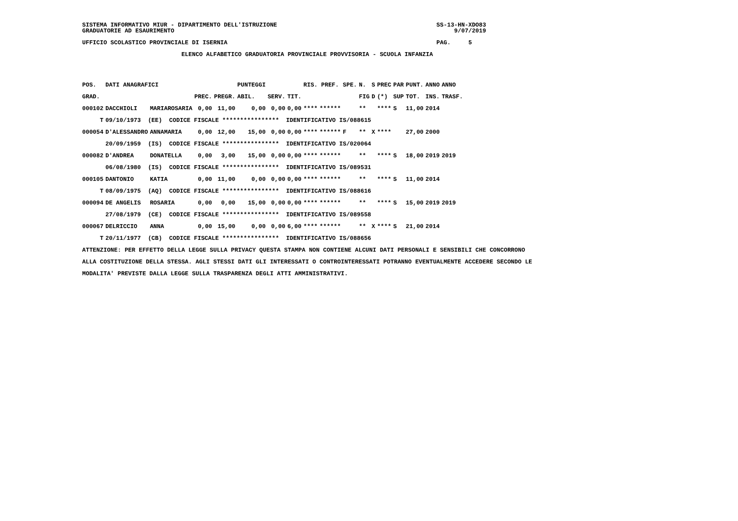SISTEMA INFORMATIVO MIUR - DIPARTIMENTO DELL'ISTRUZIONE                                             SS-13-HN-XDO83
GRADUATORIE AD ESAURIMENTO                                                                               9/07/2019

UFFICIO SCOLASTICO PROVINCIALE DI ISERNIA                                                           PAG.     5

                            ELENCO ALFABETICO GRADUATORIA PROVINCIALE PROVVISORIA - SCUOLA INFANZIA
| POS. | DATI ANAGRAFICI | | | | PUNTEGGI | | | RIS. PREF. | | SPE. | N. | S | PREC | PAR | PUNT. | ANNO | ANNO |
| --- | --- | --- | --- | --- | --- | --- | --- | --- | --- | --- | --- | --- | --- | --- | --- | --- | --- |
| GRAD. | | | PREC. | PREGR. | ABIL. | SERV. | TIT. | | | | FIG | D | (*) | SUP | TOT. | INS. | TRASF. |
| 000102 | DACCHIOLI | MARIAROSARIA | 0,00 | 11,00 | 0,00 | 0,00 | 0,00 | **** | ****** | | ** | | **** | S | 11,00 | 2014 | |
| T | 09/10/1973 (EE) CODICE FISCALE **************** IDENTIFICATIVO IS/088615 | | | | | | | | | | | | | | | | |
| 000054 | D'ALESSANDRO | ANNAMARIA | 0,00 | 12,00 | 15,00 | 0,00 | 0,00 | **** | ****** | F | ** | X | **** | | 27,00 | 2000 | |
| | 20/09/1959 (IS) CODICE FISCALE **************** IDENTIFICATIVO IS/020064 | | | | | | | | | | | | | | | | |
| 000082 | D'ANDREA | DONATELLA | 0,00 | 3,00 | 15,00 | 0,00 | 0,00 | **** | ****** | | ** | | **** | S | 18,00 | 2019 | 2019 |
| | 06/08/1980 (IS) CODICE FISCALE **************** IDENTIFICATIVO IS/089531 | | | | | | | | | | | | | | | | |
| 000105 | DANTONIO | KATIA | 0,00 | 11,00 | 0,00 | 0,00 | 0,00 | **** | ****** | | ** | | **** | S | 11,00 | 2014 | |
| T | 08/09/1975 (AQ) CODICE FISCALE **************** IDENTIFICATIVO IS/088616 | | | | | | | | | | | | | | | | |
| 000094 | DE ANGELIS | ROSARIA | 0,00 | 0,00 | 15,00 | 0,00 | 0,00 | **** | ****** | | ** | | **** | S | 15,00 | 2019 | 2019 |
| | 27/08/1979 (CE) CODICE FISCALE **************** IDENTIFICATIVO IS/089558 | | | | | | | | | | | | | | | | |
| 000067 | DELRICCIO | ANNA | 0,00 | 15,00 | 0,00 | 0,00 | 6,00 | **** | ****** | | ** | X | **** | S | 21,00 | 2014 | |
| T | 20/11/1977 (CB) CODICE FISCALE **************** IDENTIFICATIVO IS/088656 | | | | | | | | | | | | | | | | |
ATTENZIONE: PER EFFETTO DELLA LEGGE SULLA PRIVACY QUESTA STAMPA NON CONTIENE ALCUNI DATI PERSONALI E SENSIBILI CHE CONCORRONO
ALLA COSTITUZIONE DELLA STESSA. AGLI STESSI DATI GLI INTERESSATI O CONTROINTERESSATI POTRANNO EVENTUALMENTE ACCEDERE SECONDO LE
MODALITA' PREVISTE DALLA LEGGE SULLA TRASPARENZA DEGLI ATTI AMMINISTRATIVI.